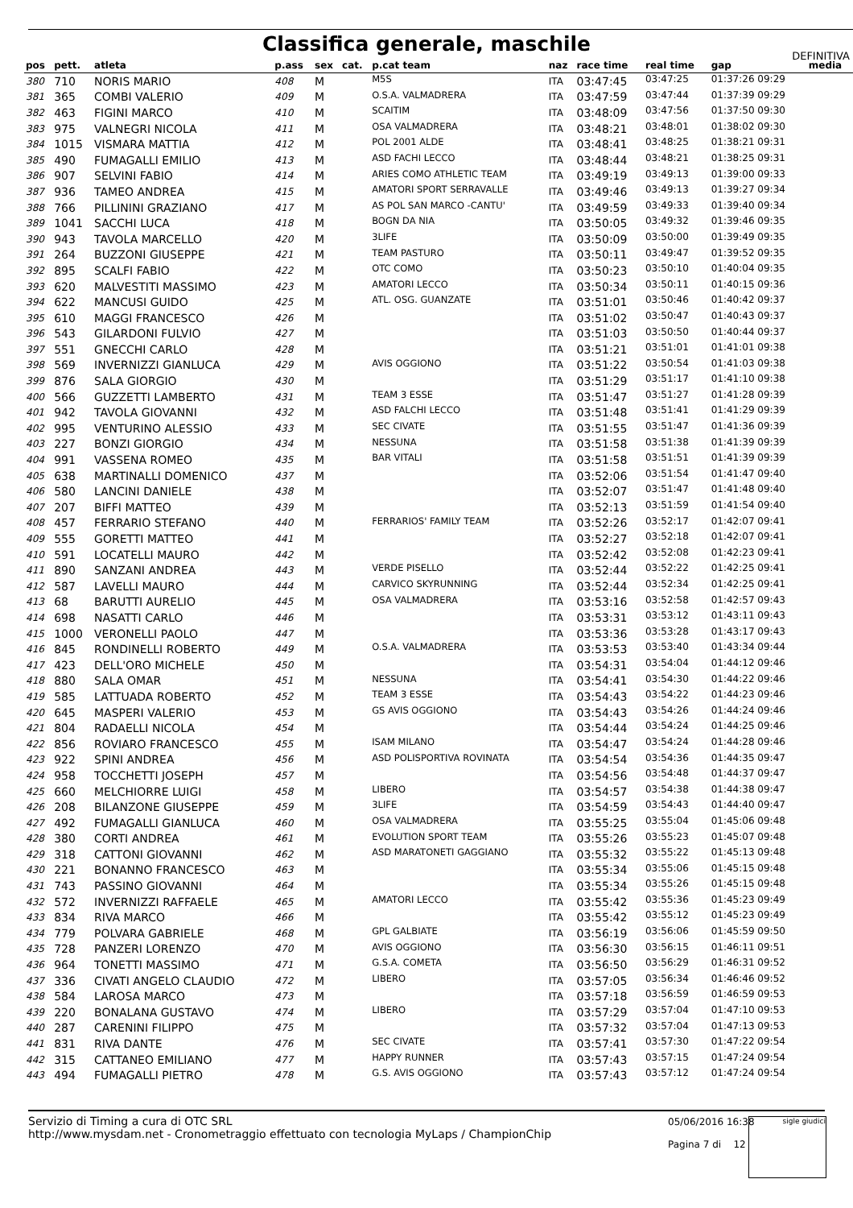Classifica generale, maschile DEFINITIVA
| pos | pett. | atleta | p.ass | sex | cat. | p.cat team | naz | race time | real time | gap | media |
| --- | --- | --- | --- | --- | --- | --- | --- | --- | --- | --- | --- |
| 380 | 710 | NORIS MARIO | 408 | M | | M5S | ITA | 03:47:45 | 03:47:25 | 01:37:26 09:29 | |
| 381 | 365 | COMBI VALERIO | 409 | M | | O.S.A. VALMADRERA | ITA | 03:47:59 | 03:47:44 | 01:37:39 09:29 | |
| 382 | 463 | FIGINI MARCO | 410 | M | | SCAITIM | ITA | 03:48:09 | 03:47:56 | 01:37:50 09:30 | |
| 383 | 975 | VALNEGRI NICOLA | 411 | M | | OSA VALMADRERA | ITA | 03:48:21 | 03:48:01 | 01:38:02 09:30 | |
| 384 | 1015 | VISMARA MATTIA | 412 | M | | POL 2001 ALDE | ITA | 03:48:41 | 03:48:25 | 01:38:21 09:31 | |
| 385 | 490 | FUMAGALLI EMILIO | 413 | M | | ASD FACHI LECCO | ITA | 03:48:44 | 03:48:21 | 01:38:25 09:31 | |
| 386 | 907 | SELVINI FABIO | 414 | M | | ARIES COMO ATHLETIC TEAM | ITA | 03:49:19 | 03:49:13 | 01:39:00 09:33 | |
| 387 | 936 | TAMEO ANDREA | 415 | M | | AMATORI SPORT SERRAVALLE | ITA | 03:49:46 | 03:49:13 | 01:39:27 09:34 | |
| 388 | 766 | PILLININI GRAZIANO | 417 | M | | AS POL SAN MARCO -CANTU' | ITA | 03:49:59 | 03:49:33 | 01:39:40 09:34 | |
| 389 | 1041 | SACCHI LUCA | 418 | M | | BOGN DA NIA | ITA | 03:50:05 | 03:49:32 | 01:39:46 09:35 | |
| 390 | 943 | TAVOLA MARCELLO | 420 | M | | 3LIFE | ITA | 03:50:09 | 03:50:00 | 01:39:49 09:35 | |
| 391 | 264 | BUZZONI GIUSEPPE | 421 | M | | TEAM PASTURO | ITA | 03:50:11 | 03:49:47 | 01:39:52 09:35 | |
| 392 | 895 | SCALFI FABIO | 422 | M | | OTC COMO | ITA | 03:50:23 | 03:50:10 | 01:40:04 09:35 | |
| 393 | 620 | MALVESTITI MASSIMO | 423 | M | | AMATORI LECCO | ITA | 03:50:34 | 03:50:11 | 01:40:15 09:36 | |
| 394 | 622 | MANCUSI GUIDO | 425 | M | | ATL. OSG. GUANZATE | ITA | 03:51:01 | 03:50:46 | 01:40:42 09:37 | |
| 395 | 610 | MAGGI FRANCESCO | 426 | M | | | ITA | 03:51:02 | 03:50:47 | 01:40:43 09:37 | |
| 396 | 543 | GILARDONI FULVIO | 427 | M | | | ITA | 03:51:03 | 03:50:50 | 01:40:44 09:37 | |
| 397 | 551 | GNECCHI CARLO | 428 | M | | | ITA | 03:51:21 | 03:51:01 | 01:41:01 09:38 | |
| 398 | 569 | INVERNIZZI GIANLUCA | 429 | M | | AVIS OGGIONO | ITA | 03:51:22 | 03:50:54 | 01:41:03 09:38 | |
| 399 | 876 | SALA GIORGIO | 430 | M | | | ITA | 03:51:29 | 03:51:17 | 01:41:10 09:38 | |
| 400 | 566 | GUZZETTI LAMBERTO | 431 | M | | TEAM 3 ESSE | ITA | 03:51:47 | 03:51:27 | 01:41:28 09:39 | |
| 401 | 942 | TAVOLA GIOVANNI | 432 | M | | ASD FALCHI LECCO | ITA | 03:51:48 | 03:51:41 | 01:41:29 09:39 | |
| 402 | 995 | VENTURINO ALESSIO | 433 | M | | SEC CIVATE | ITA | 03:51:55 | 03:51:47 | 01:41:36 09:39 | |
| 403 | 227 | BONZI GIORGIO | 434 | M | | NESSUNA | ITA | 03:51:58 | 03:51:38 | 01:41:39 09:39 | |
| 404 | 991 | VASSENA ROMEO | 435 | M | | BAR VITALI | ITA | 03:51:58 | 03:51:51 | 01:41:39 09:39 | |
| 405 | 638 | MARTINALLI DOMENICO | 437 | M | | | ITA | 03:52:06 | 03:51:54 | 01:41:47 09:40 | |
| 406 | 580 | LANCINI DANIELE | 438 | M | | | ITA | 03:52:07 | 03:51:47 | 01:41:48 09:40 | |
| 407 | 207 | BIFFI MATTEO | 439 | M | | | ITA | 03:52:13 | 03:51:59 | 01:41:54 09:40 | |
| 408 | 457 | FERRARIO STEFANO | 440 | M | | FERRARIOS' FAMILY TEAM | ITA | 03:52:26 | 03:52:17 | 01:42:07 09:41 | |
| 409 | 555 | GORETTI MATTEO | 441 | M | | | ITA | 03:52:27 | 03:52:18 | 01:42:07 09:41 | |
| 410 | 591 | LOCATELLI MAURO | 442 | M | | | ITA | 03:52:42 | 03:52:08 | 01:42:23 09:41 | |
| 411 | 890 | SANZANI ANDREA | 443 | M | | VERDE PISELLO | ITA | 03:52:44 | 03:52:22 | 01:42:25 09:41 | |
| 412 | 587 | LAVELLI MAURO | 444 | M | | CARVICO SKYRUNNING | ITA | 03:52:44 | 03:52:34 | 01:42:25 09:41 | |
| 413 | 68 | BARUTTI AURELIO | 445 | M | | OSA VALMADRERA | ITA | 03:53:16 | 03:52:58 | 01:42:57 09:43 | |
| 414 | 698 | NASATTI CARLO | 446 | M | | | ITA | 03:53:31 | 03:53:12 | 01:43:11 09:43 | |
| 415 | 1000 | VERONELLI PAOLO | 447 | M | | | ITA | 03:53:36 | 03:53:28 | 01:43:17 09:43 | |
| 416 | 845 | RONDINELLI ROBERTO | 449 | M | | O.S.A. VALMADRERA | ITA | 03:53:53 | 03:53:40 | 01:43:34 09:44 | |
| 417 | 423 | DELL'ORO MICHELE | 450 | M | | | ITA | 03:54:31 | 03:54:04 | 01:44:12 09:46 | |
| 418 | 880 | SALA OMAR | 451 | M | | NESSUNA | ITA | 03:54:41 | 03:54:30 | 01:44:22 09:46 | |
| 419 | 585 | LATTUADA ROBERTO | 452 | M | | TEAM 3 ESSE | ITA | 03:54:43 | 03:54:22 | 01:44:23 09:46 | |
| 420 | 645 | MASPERI VALERIO | 453 | M | | GS AVIS OGGIONO | ITA | 03:54:43 | 03:54:26 | 01:44:24 09:46 | |
| 421 | 804 | RADAELLI NICOLA | 454 | M | | | ITA | 03:54:44 | 03:54:24 | 01:44:25 09:46 | |
| 422 | 856 | ROVIARO FRANCESCO | 455 | M | | ISAM MILANO | ITA | 03:54:47 | 03:54:24 | 01:44:28 09:46 | |
| 423 | 922 | SPINI ANDREA | 456 | M | | ASD POLISPORTIVA ROVINATA | ITA | 03:54:54 | 03:54:36 | 01:44:35 09:47 | |
| 424 | 958 | TOCCHETTI JOSEPH | 457 | M | | | ITA | 03:54:56 | 03:54:48 | 01:44:37 09:47 | |
| 425 | 660 | MELCHIORRE LUIGI | 458 | M | | LIBERO | ITA | 03:54:57 | 03:54:38 | 01:44:38 09:47 | |
| 426 | 208 | BILANZONE GIUSEPPE | 459 | M | | 3LIFE | ITA | 03:54:59 | 03:54:43 | 01:44:40 09:47 | |
| 427 | 492 | FUMAGALLI GIANLUCA | 460 | M | | OSA VALMADRERA | ITA | 03:55:25 | 03:55:04 | 01:45:06 09:48 | |
| 428 | 380 | CORTI ANDREA | 461 | M | | EVOLUTION SPORT TEAM | ITA | 03:55:26 | 03:55:23 | 01:45:07 09:48 | |
| 429 | 318 | CATTONI GIOVANNI | 462 | M | | ASD MARATONETI GAGGIANO | ITA | 03:55:32 | 03:55:22 | 01:45:13 09:48 | |
| 430 | 221 | BONANNO FRANCESCO | 463 | M | | | ITA | 03:55:34 | 03:55:06 | 01:45:15 09:48 | |
| 431 | 743 | PASSINO GIOVANNI | 464 | M | | | ITA | 03:55:34 | 03:55:26 | 01:45:15 09:48 | |
| 432 | 572 | INVERNIZZI RAFFAELE | 465 | M | | AMATORI LECCO | ITA | 03:55:42 | 03:55:36 | 01:45:23 09:49 | |
| 433 | 834 | RIVA MARCO | 466 | M | | | ITA | 03:55:42 | 03:55:12 | 01:45:23 09:49 | |
| 434 | 779 | POLVARA GABRIELE | 468 | M | | GPL GALBIATE | ITA | 03:56:19 | 03:56:06 | 01:45:59 09:50 | |
| 435 | 728 | PANZERI LORENZO | 470 | M | | AVIS OGGIONO | ITA | 03:56:30 | 03:56:15 | 01:46:11 09:51 | |
| 436 | 964 | TONETTI MASSIMO | 471 | M | | G.S.A. COMETA | ITA | 03:56:50 | 03:56:29 | 01:46:31 09:52 | |
| 437 | 336 | CIVATI ANGELO CLAUDIO | 472 | M | | LIBERO | ITA | 03:57:05 | 03:56:34 | 01:46:46 09:52 | |
| 438 | 584 | LAROSA MARCO | 473 | M | | | ITA | 03:57:18 | 03:56:59 | 01:46:59 09:53 | |
| 439 | 220 | BONALANA GUSTAVO | 474 | M | | LIBERO | ITA | 03:57:29 | 03:57:04 | 01:47:10 09:53 | |
| 440 | 287 | CARENINI FILIPPO | 475 | M | | | ITA | 03:57:32 | 03:57:04 | 01:47:13 09:53 | |
| 441 | 831 | RIVA DANTE | 476 | M | | SEC CIVATE | ITA | 03:57:41 | 03:57:30 | 01:47:22 09:54 | |
| 442 | 315 | CATTANEO EMILIANO | 477 | M | | HAPPY RUNNER | ITA | 03:57:43 | 03:57:15 | 01:47:24 09:54 | |
| 443 | 494 | FUMAGALLI PIETRO | 478 | M | | G.S. AVIS OGGIONO | ITA | 03:57:43 | 03:57:12 | 01:47:24 09:54 | |
Servizio di Timing a cura di OTC SRL
http://www.mysdam.net - Cronometraggio effettuato con tecnologia MyLaps / ChampionChip
05/06/2016 16:38
Pagina 7 di 12
sigle giudici